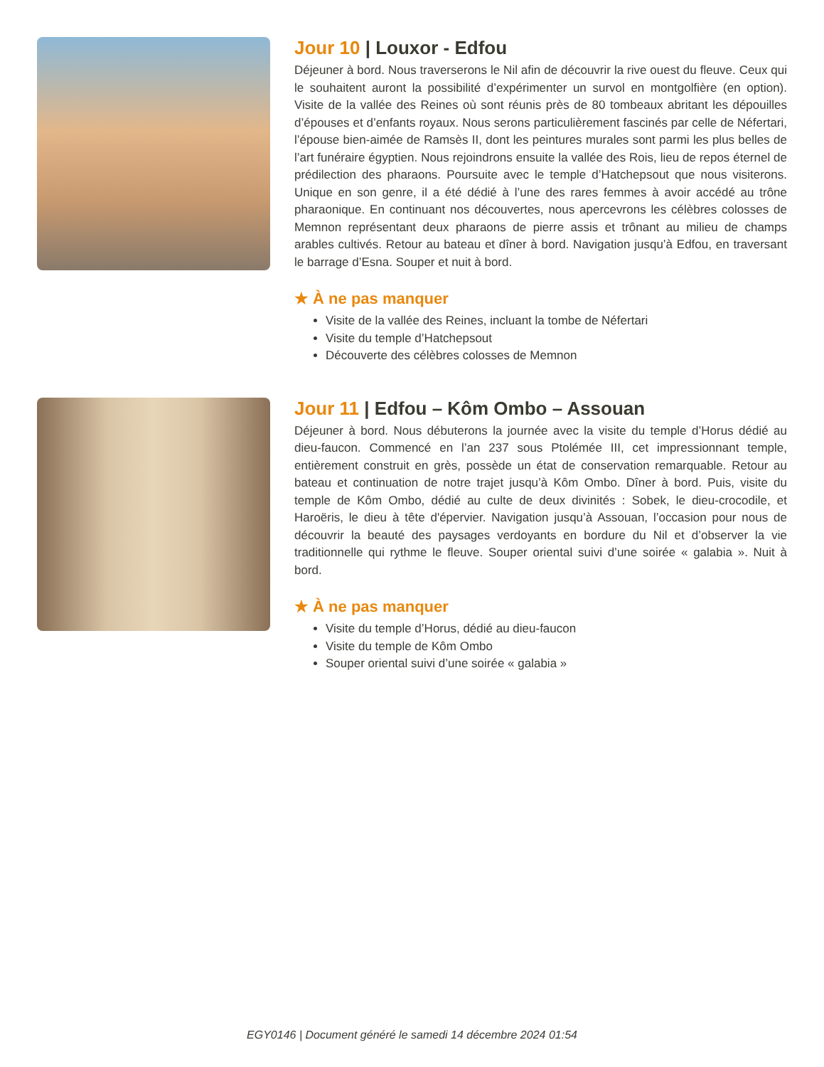Jour 10 | Louxor - Edfou
Déjeuner à bord. Nous traverserons le Nil afin de découvrir la rive ouest du fleuve. Ceux qui le souhaitent auront la possibilité d’expérimenter un survol en montgolfière (en option). Visite de la vallée des Reines où sont réunis près de 80 tombeaux abritant les dépouilles d’épouses et d’enfants royaux. Nous serons particulièrement fascinés par celle de Néfertari, l’épouse bien-aimée de Ramsès II, dont les peintures murales sont parmi les plus belles de l’art funéraire égyptien. Nous rejoindrons ensuite la vallée des Rois, lieu de repos éternel de prédilection des pharaons. Poursuite avec le temple d’Hatchepsout que nous visiterons. Unique en son genre, il a été dédié à l’une des rares femmes à avoir accédé au trône pharaonique. En continuant nos découvertes, nous apercevrons les célèbres colosses de Memnon représentant deux pharaons de pierre assis et trônant au milieu de champs arables cultivés. Retour au bateau et dîner à bord. Navigation jusqu’à Edfou, en traversant le barrage d’Esna. Souper et nuit à bord.
★ À ne pas manquer
Visite de la vallée des Reines, incluant la tombe de Néfertari
Visite du temple d’Hatchepsout
Découverte des célèbres colosses de Memnon
Jour 11 | Edfou – Kôm Ombo – Assouan
Déjeuner à bord. Nous débuterons la journée avec la visite du temple d’Horus dédié au dieu-faucon. Commencé en l’an 237 sous Ptolémée III, cet impressionnant temple, entièrement construit en grès, possède un état de conservation remarquable. Retour au bateau et continuation de notre trajet jusqu’à Kôm Ombo. Dîner à bord. Puis, visite du temple de Kôm Ombo, dédié au culte de deux divinités : Sobek, le dieu-crocodile, et Haroëris, le dieu à tête d'épervier. Navigation jusqu’à Assouan, l’occasion pour nous de découvrir la beauté des paysages verdoyants en bordure du Nil et d’observer la vie traditionnelle qui rythme le fleuve. Souper oriental suivi d’une soirée « galabia ». Nuit à bord.
★ À ne pas manquer
Visite du temple d’Horus, dédié au dieu-faucon
Visite du temple de Kôm Ombo
Souper oriental suivi d’une soirée « galabia »
EGY0146 | Document généré le samedi 14 décembre 2024 01:54